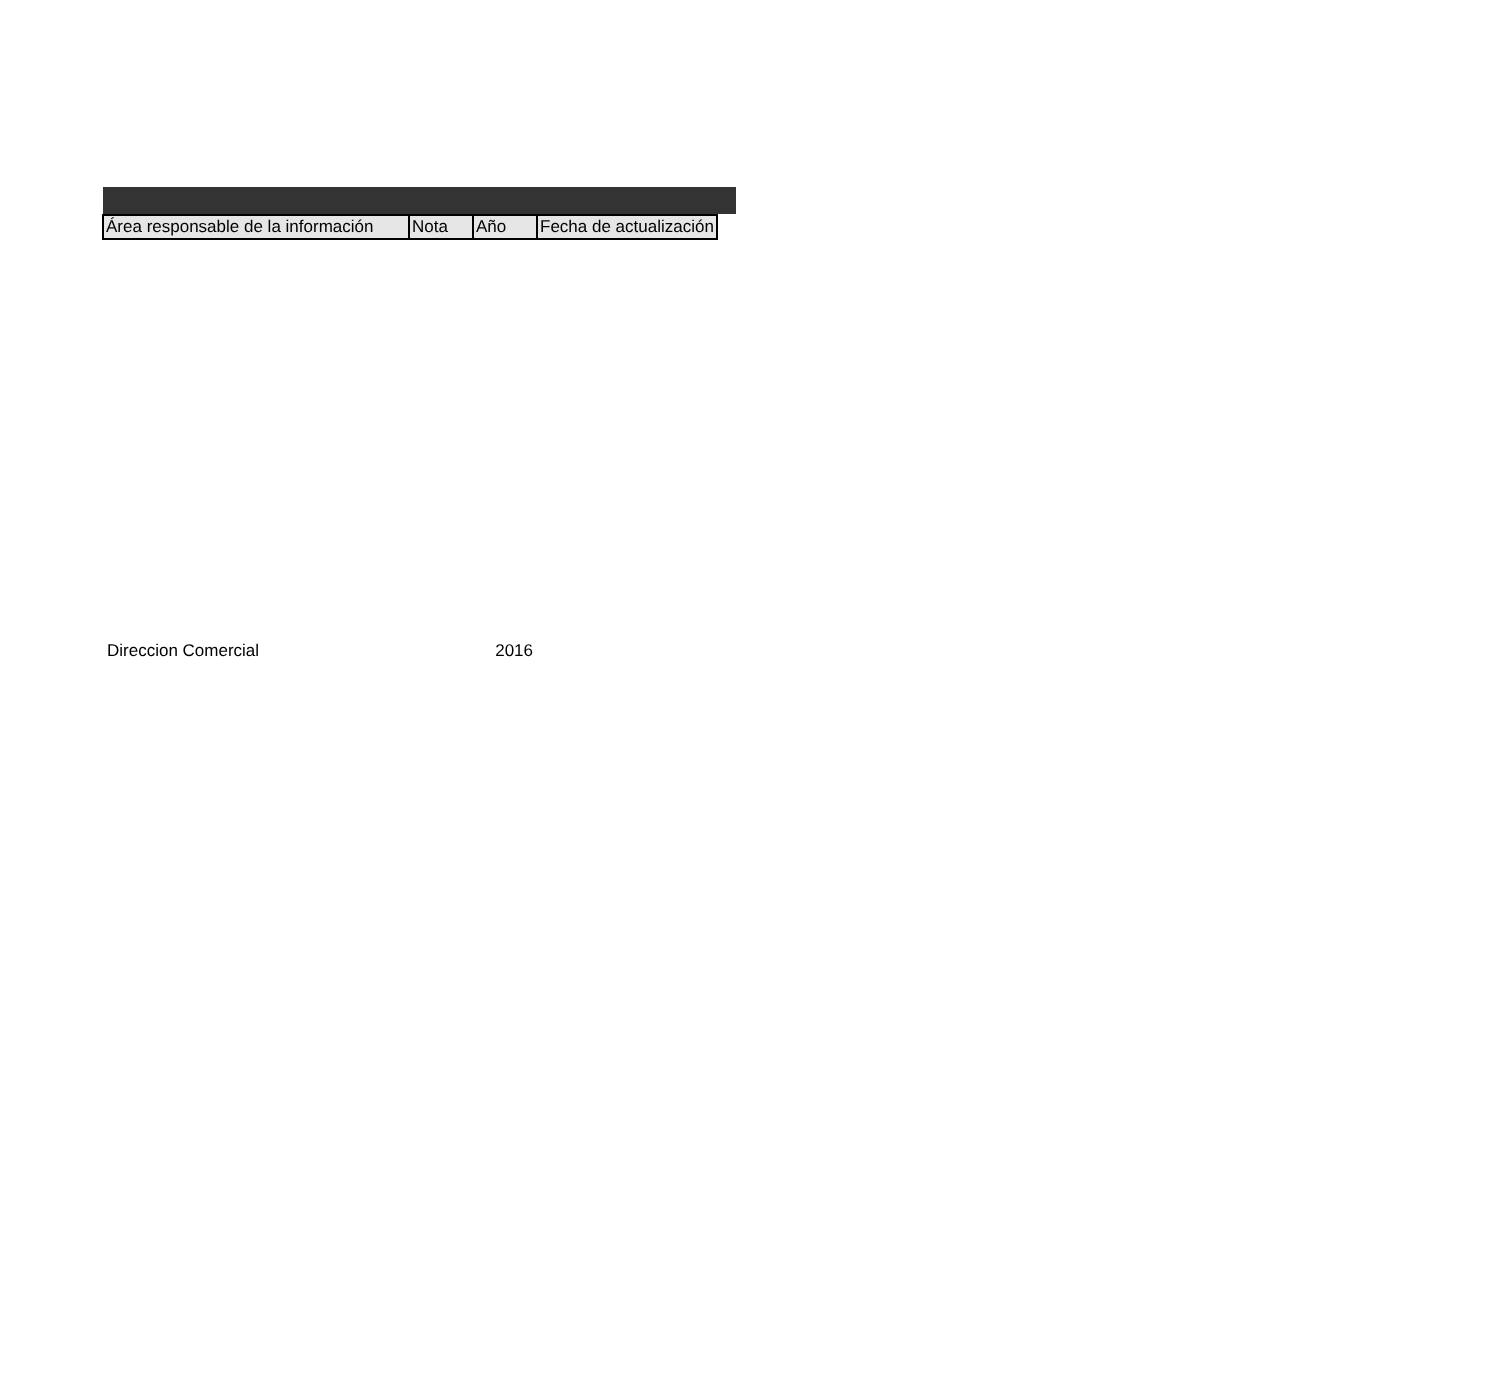| Área responsable de la información | Nota | Año | Fecha de actualización |
| --- | --- | --- | --- |
| Direccion Comercial | | 2016 | |